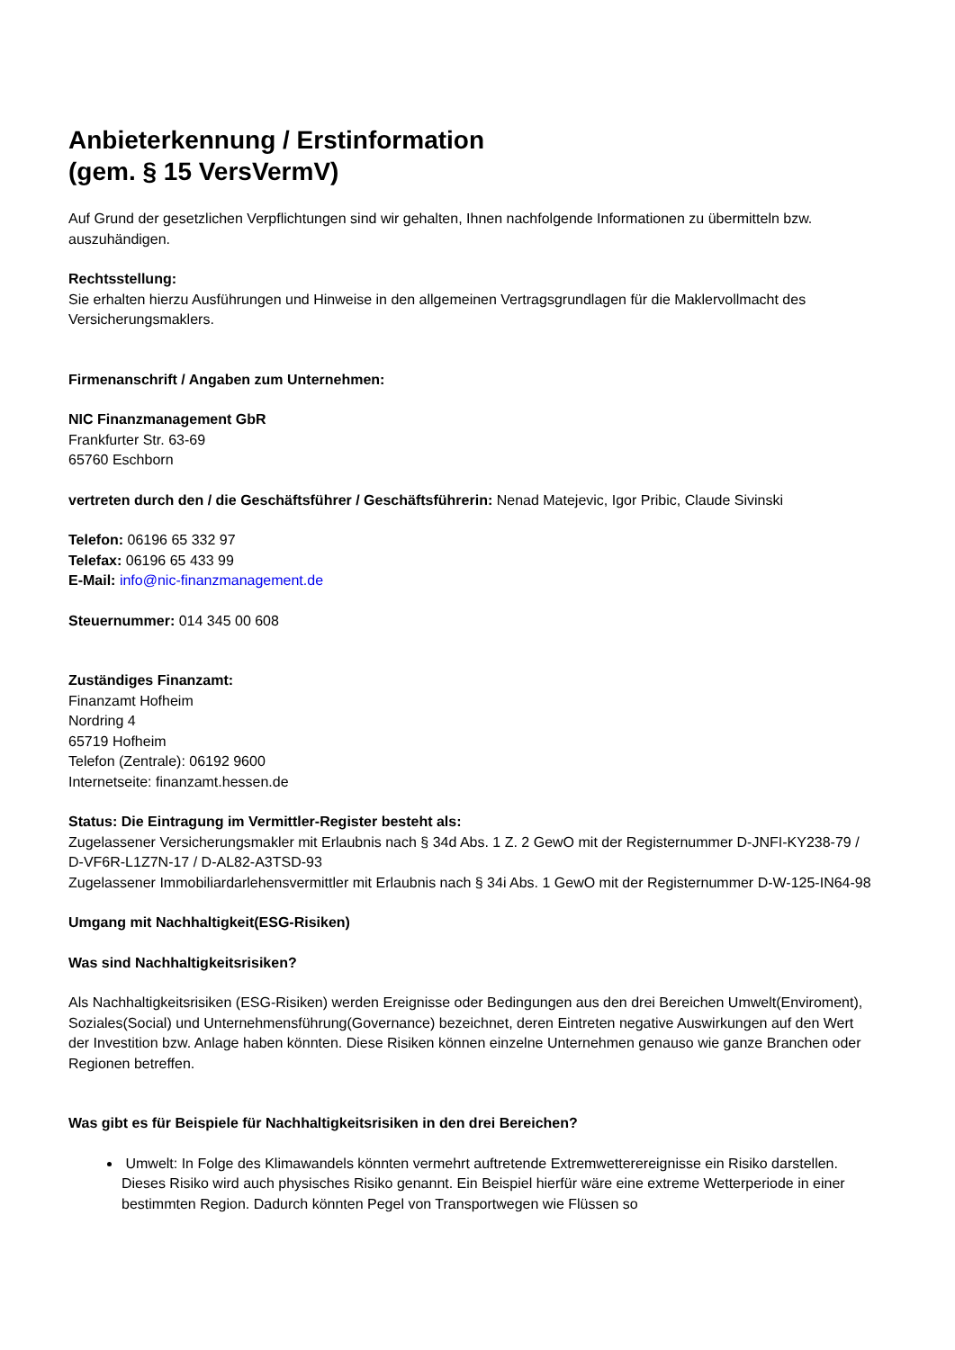Anbieterkennung / Erstinformation
(gem. § 15 VersVermV)
Auf Grund der gesetzlichen Verpflichtungen sind wir gehalten, Ihnen nachfolgende Informationen zu übermitteln bzw. auszuhändigen.
Rechtsstellung:
Sie erhalten hierzu Ausführungen und Hinweise in den allgemeinen Vertragsgrundlagen für die Maklervollmacht des Versicherungsmaklers.
Firmenanschrift / Angaben zum Unternehmen:
NIC Finanzmanagement GbR
Frankfurter Str. 63-69
65760 Eschborn
vertreten durch den / die Geschäftsführer / Geschäftsführerin: Nenad Matejevic, Igor Pribic, Claude Sivinski
Telefon: 06196 65 332 97
Telefax: 06196 65 433 99
E-Mail: info@nic-finanzmanagement.de
Steuernummer: 014 345 00 608
Zuständiges Finanzamt:
Finanzamt Hofheim
Nordring 4
65719 Hofheim
Telefon (Zentrale): 06192 9600
Internetseite: finanzamt.hessen.de
Status: Die Eintragung im Vermittler-Register besteht als:
Zugelassener Versicherungsmakler mit Erlaubnis nach § 34d Abs. 1 Z. 2 GewO mit der Registernummer D-JNFI-KY238-79 / D-VF6R-L1Z7N-17 / D-AL82-A3TSD-93
Zugelassener Immobiliardarlehensvermittler mit Erlaubnis nach § 34i Abs. 1 GewO mit der Registernummer D-W-125-IN64-98
Umgang mit Nachhaltigkeit(ESG-Risiken)
Was sind Nachhaltigkeitsrisiken?
Als Nachhaltigkeitsrisiken (ESG-Risiken) werden Ereignisse oder Bedingungen aus den drei Bereichen Umwelt(Enviroment), Soziales(Social) und Unternehmensführung(Governance) bezeichnet, deren Eintreten negative Auswirkungen auf den Wert der Investition bzw. Anlage haben könnten. Diese Risiken können einzelne Unternehmen genauso wie ganze Branchen oder Regionen betreffen.
Was gibt es für Beispiele für Nachhaltigkeitsrisiken in den drei Bereichen?
Umwelt: In Folge des Klimawandels könnten vermehrt auftretende Extremwetterereignisse ein Risiko darstellen. Dieses Risiko wird auch physisches Risiko genannt. Ein Beispiel hierfür wäre eine extreme Wetterperiode in einer bestimmten Region. Dadurch könnten Pegel von Transportwegen wie Flüssen so